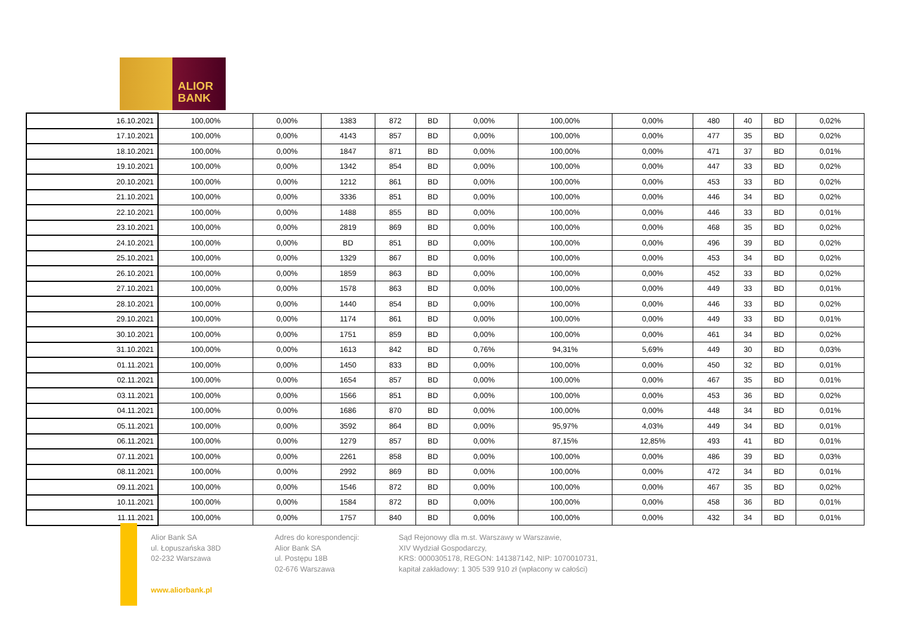ALIOR
BANK
| 16.10.2021 | 100,00% | 0,00% | 1383 | 872 | BD | 0,00% | 100,00% | 0,00% | 480 | 40 | BD | 0,02% |
| 17.10.2021 | 100,00% | 0,00% | 4143 | 857 | BD | 0,00% | 100,00% | 0,00% | 477 | 35 | BD | 0,02% |
| 18.10.2021 | 100,00% | 0,00% | 1847 | 871 | BD | 0,00% | 100,00% | 0,00% | 471 | 37 | BD | 0,01% |
| 19.10.2021 | 100,00% | 0,00% | 1342 | 854 | BD | 0,00% | 100,00% | 0,00% | 447 | 33 | BD | 0,02% |
| 20.10.2021 | 100,00% | 0,00% | 1212 | 861 | BD | 0,00% | 100,00% | 0,00% | 453 | 33 | BD | 0,02% |
| 21.10.2021 | 100,00% | 0,00% | 3336 | 851 | BD | 0,00% | 100,00% | 0,00% | 446 | 34 | BD | 0,02% |
| 22.10.2021 | 100,00% | 0,00% | 1488 | 855 | BD | 0,00% | 100,00% | 0,00% | 446 | 33 | BD | 0,01% |
| 23.10.2021 | 100,00% | 0,00% | 2819 | 869 | BD | 0,00% | 100,00% | 0,00% | 468 | 35 | BD | 0,02% |
| 24.10.2021 | 100,00% | 0,00% | BD | 851 | BD | 0,00% | 100,00% | 0,00% | 496 | 39 | BD | 0,02% |
| 25.10.2021 | 100,00% | 0,00% | 1329 | 867 | BD | 0,00% | 100,00% | 0,00% | 453 | 34 | BD | 0,02% |
| 26.10.2021 | 100,00% | 0,00% | 1859 | 863 | BD | 0,00% | 100,00% | 0,00% | 452 | 33 | BD | 0,02% |
| 27.10.2021 | 100,00% | 0,00% | 1578 | 863 | BD | 0,00% | 100,00% | 0,00% | 449 | 33 | BD | 0,01% |
| 28.10.2021 | 100,00% | 0,00% | 1440 | 854 | BD | 0,00% | 100,00% | 0,00% | 446 | 33 | BD | 0,02% |
| 29.10.2021 | 100,00% | 0,00% | 1174 | 861 | BD | 0,00% | 100,00% | 0,00% | 449 | 33 | BD | 0,01% |
| 30.10.2021 | 100,00% | 0,00% | 1751 | 859 | BD | 0,00% | 100,00% | 0,00% | 461 | 34 | BD | 0,02% |
| 31.10.2021 | 100,00% | 0,00% | 1613 | 842 | BD | 0,76% | 94,31% | 5,69% | 449 | 30 | BD | 0,03% |
| 01.11.2021 | 100,00% | 0,00% | 1450 | 833 | BD | 0,00% | 100,00% | 0,00% | 450 | 32 | BD | 0,01% |
| 02.11.2021 | 100,00% | 0,00% | 1654 | 857 | BD | 0,00% | 100,00% | 0,00% | 467 | 35 | BD | 0,01% |
| 03.11.2021 | 100,00% | 0,00% | 1566 | 851 | BD | 0,00% | 100,00% | 0,00% | 453 | 36 | BD | 0,02% |
| 04.11.2021 | 100,00% | 0,00% | 1686 | 870 | BD | 0,00% | 100,00% | 0,00% | 448 | 34 | BD | 0,01% |
| 05.11.2021 | 100,00% | 0,00% | 3592 | 864 | BD | 0,00% | 95,97% | 4,03% | 449 | 34 | BD | 0,01% |
| 06.11.2021 | 100,00% | 0,00% | 1279 | 857 | BD | 0,00% | 87,15% | 12,85% | 493 | 41 | BD | 0,01% |
| 07.11.2021 | 100,00% | 0,00% | 2261 | 858 | BD | 0,00% | 100,00% | 0,00% | 486 | 39 | BD | 0,03% |
| 08.11.2021 | 100,00% | 0,00% | 2992 | 869 | BD | 0,00% | 100,00% | 0,00% | 472 | 34 | BD | 0,01% |
| 09.11.2021 | 100,00% | 0,00% | 1546 | 872 | BD | 0,00% | 100,00% | 0,00% | 467 | 35 | BD | 0,02% |
| 10.11.2021 | 100,00% | 0,00% | 1584 | 872 | BD | 0,00% | 100,00% | 0,00% | 458 | 36 | BD | 0,01% |
| 11.11.2021 | 100,00% | 0,00% | 1757 | 840 | BD | 0,00% | 100,00% | 0,00% | 432 | 34 | BD | 0,01% |
Alior Bank SA
ul. Łopuszańska 38D
02-232 Warszawa
www.aliorbank.pl
Adres do korespondencji:
Alior Bank SA
ul. Postępu 18B
02-676 Warszawa
Sąd Rejonowy dla m.st. Warszawy w Warszawie,
XIV Wydział Gospodarczy,
KRS: 0000305178, REGON: 141387142, NIP: 1070010731,
kapitał zakładowy: 1 305 539 910 zł (wpłacony w całości)